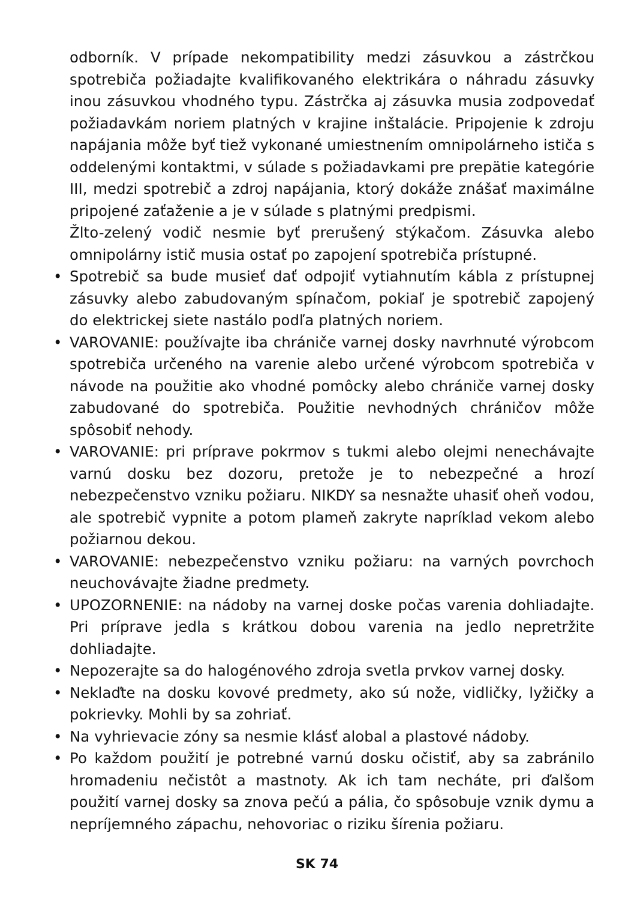odborník. V prípade nekompatibility medzi zásuvkou a zástrčkou spotrebiča požiadajte kvalifikovaného elektrikára o náhradu zásuvky inou zásuvkou vhodného typu. Zástrčka aj zásuvka musia zodpovedať požiadavkám noriem platných v krajine inštalácie. Pripojenie k zdroju napájania môže byť tiež vykonané umiestnením omnipolárneho ističa s oddelenými kontaktmi, v súlade s požiadavkami pre prepätie kategórie III, medzi spotrebič a zdroj napájania, ktorý dokáže znášať maximálne pripojené zaťaženie a je v súlade s platnými predpismi.
Žlto-zelený vodič nesmie byť prerušený stýkačom. Zásuvka alebo omnipolárny istič musia ostať po zapojení spotrebiča prístupné.
• Spotrebič sa bude musieť dať odpojiť vytiahnutím kábla z prístupnej zásuvky alebo zabudovaným spínačom, pokiaľ je spotrebič zapojený do elektrickej siete nastálo podľa platných noriem.
• VAROVANIE: používajte iba chrániče varnej dosky navrhnuté výrobcom spotrebiča určeného na varenie alebo určené výrobcom spotrebiča v návode na použitie ako vhodné pomôcky alebo chrániče varnej dosky zabudované do spotrebiča. Použitie nevhodných chráničov môže spôsobiť nehody.
• VAROVANIE: pri príprave pokrmov s tukmi alebo olejmi nenechávajte varnú dosku bez dozoru, pretože je to nebezpečné a hrozí nebezpečenstvo vzniku požiaru. NIKDY sa nesnažte uhasiť oheň vodou, ale spotrebič vypnite a potom plameň zakryte napríklad vekom alebo požiarnou dekou.
• VAROVANIE: nebezpečenstvo vzniku požiaru: na varných povrchoch neuchovávajte žiadne predmety.
• UPOZORNENIE: na nádoby na varnej doske počas varenia dohliadajte. Pri príprave jedla s krátkou dobou varenia na jedlo nepretržite dohliadajte.
• Nepozerajte sa do halogénového zdroja svetla prvkov varnej dosky.
• Neklaďte na dosku kovové predmety, ako sú nože, vidličky, lyžičky a pokrievky. Mohli by sa zohriať.
• Na vyhrievacie zóny sa nesmie klásť alobal a plastové nádoby.
• Po každom použití je potrebné varnú dosku očistiť, aby sa zabránilo hromadeniu nečistôt a mastnoty. Ak ich tam necháte, pri ďalšom použití varnej dosky sa znova pečú a pália, čo spôsobuje vznik dymu a nepríjemného zápachu, nehovoriac o riziku šírenia požiaru.
SK 74